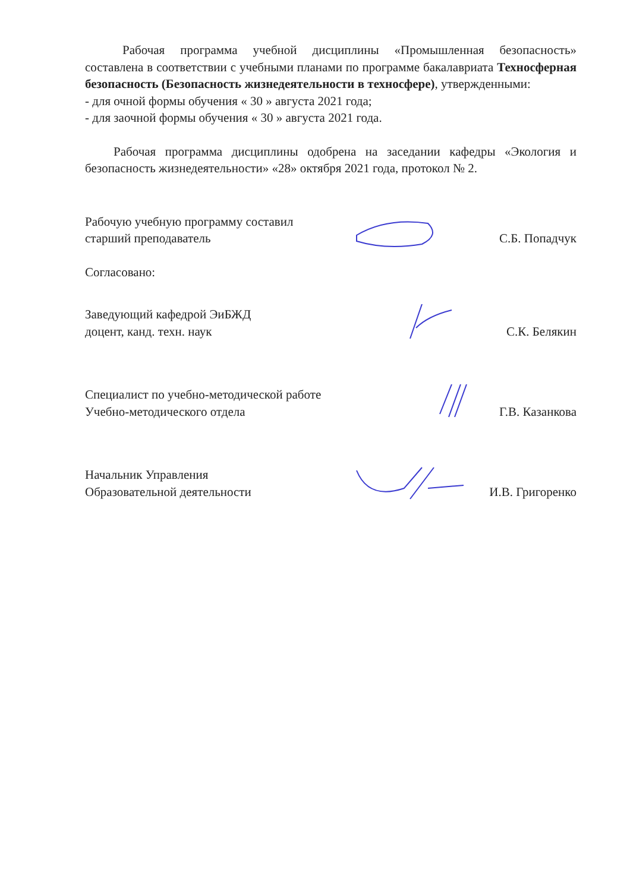Рабочая программа учебной дисциплины «Промышленная безопасность» составлена в соответствии с учебными планами по программе бакалавриата Техносферная безопасность (Безопасность жизнедеятельности в техносфере), утвержденными:
- для очной формы обучения « 30 » августа 2021 года;
- для заочной формы обучения « 30 » августа 2021 года.
Рабочая программа дисциплины одобрена на заседании кафедры «Экология и безопасность жизнедеятельности» «28» октября 2021 года, протокол № 2.
Рабочую учебную программу составил
старший преподаватель
С.Б. Попадчук
Согласовано:
Заведующий кафедрой ЭиБЖД
доцент, канд. техн. наук
С.К. Белякин
Специалист по учебно-методической работе
Учебно-методического отдела
Г.В. Казанкова
Начальник Управления
Образовательной деятельности
И.В. Григоренко